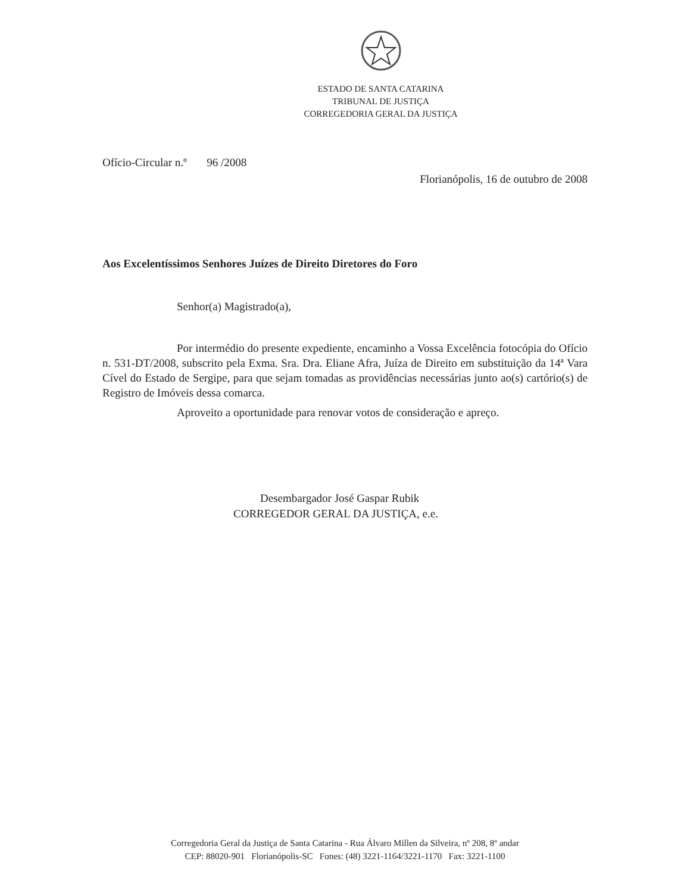ESTADO DE SANTA CATARINA
TRIBUNAL DE JUSTIÇA
CORREGEDORIA GERAL DA JUSTIÇA
Ofício-Circular n.º 96 /2008
Florianópolis, 16 de outubro de 2008
Aos Excelentíssimos Senhores Juízes de Direito Diretores do Foro
Senhor(a) Magistrado(a),
Por intermédio do presente expediente, encaminho a Vossa Excelência fotocópia do Ofício n. 531-DT/2008, subscrito pela Exma. Sra. Dra. Eliane Afra, Juíza de Direito em substituição da 14ª Vara Cível do Estado de Sergipe, para que sejam tomadas as providências necessárias junto ao(s) cartório(s) de Registro de Imóveis dessa comarca.
Aproveito a oportunidade para renovar votos de consideração e apreço.
Desembargador José Gaspar Rubik
CORREGEDOR GERAL DA JUSTIÇA, e.e.
Corregedoria Geral da Justiça de Santa Catarina - Rua Álvaro Millen da Silveira, nº 208, 8º andar
CEP: 88020-901 Florianópolis-SC Fones: (48) 3221-1164/3221-1170 Fax: 3221-1100